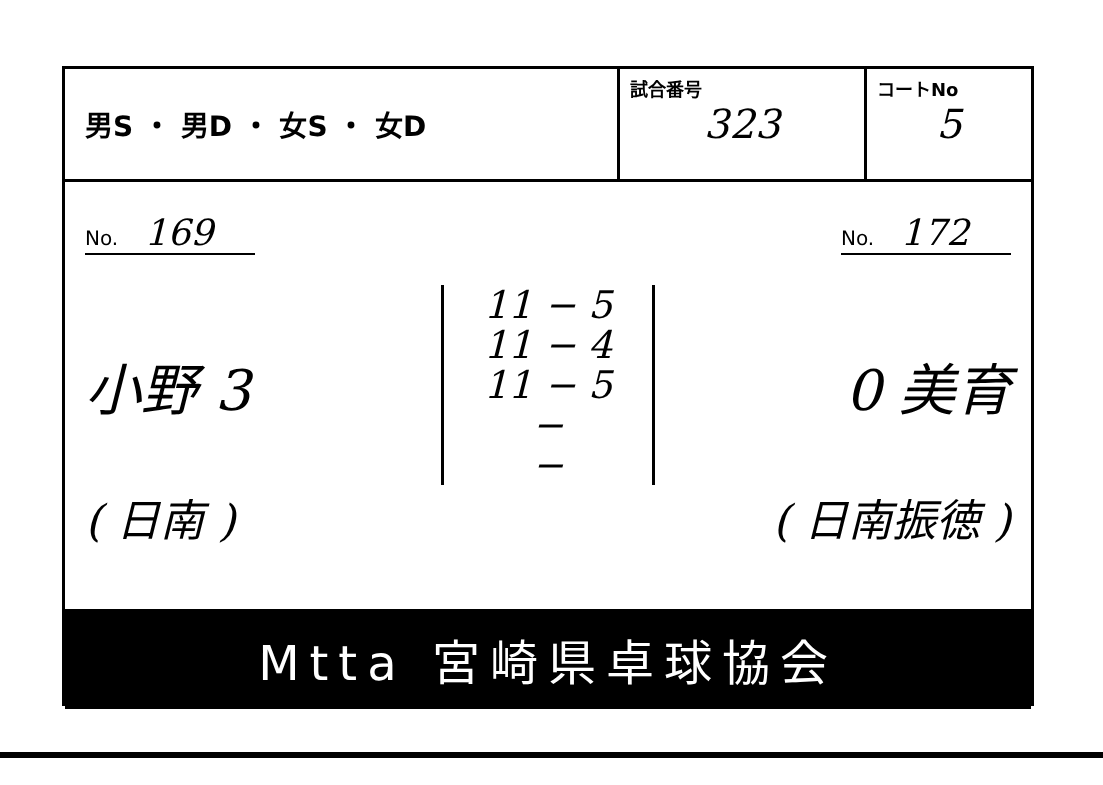男S ・ 男D ・ 女S ・ 女D
試合番号
323
コートNo
5
No. 169
No. 172
小野 3
11 − 5
11 − 4
11 − 5
−
−
0 美育
( 日南 ) ( 日南振徳 )
Mtta 宮崎県卓球協会